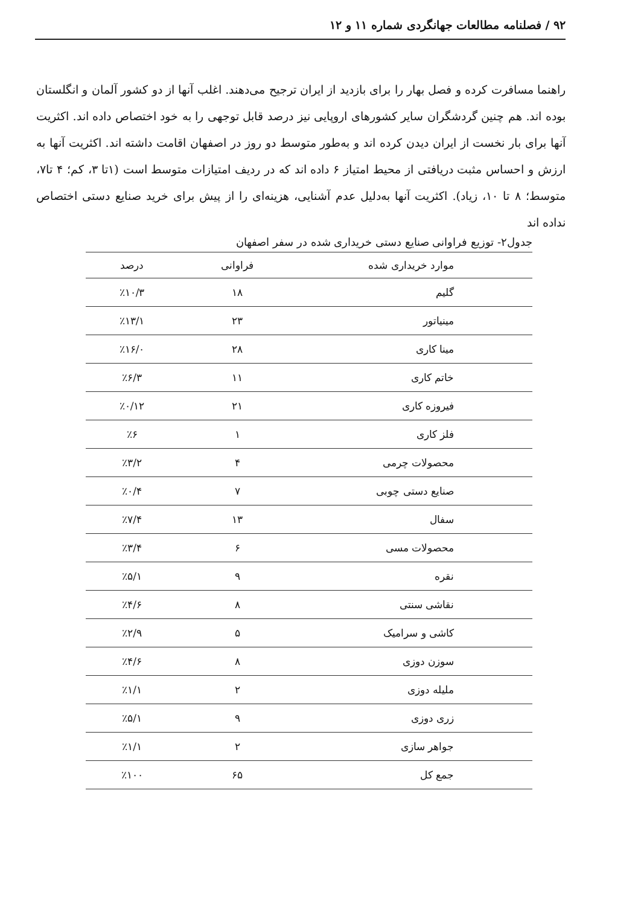۹۲ / فصلنامه مطالعات جهانگردی شماره ۱۱ و ۱۲
راهنما مسافرت کرده و فصل بهار را برای بازدید از ایران ترجیح می‌دهند. اغلب آنها از دو کشور آلمان و انگلستان بوده اند. هم چنین گردشگران سایر کشورهای اروپایی نیز درصد قابل توجهی را به خود اختصاص داده اند. اکثریت آنها برای بار نخست از ایران دیدن کرده اند و به‌طور متوسط دو روز در اصفهان اقامت داشته اند. اکثریت آنها به ارزش و احساس مثبت دریافتی از محیط امتیاز ۶ داده اند که در ردیف امتیازات متوسط است (۱تا ۳، کم؛ ۴ تا۷، متوسط؛ ۸ تا ۱۰، زیاد). اکثریت آنها به‌دلیل عدم آشنایی، هزینه‌ای را از پیش برای خرید صنایع دستی اختصاص نداده اند
جدول۲- توزیع فراوانی صنایع دستی خریداری شده در سفر اصفهان
| موارد خریداری شده | فراوانی | درصد |
| --- | --- | --- |
| گلیم | ۱۸ | ٪۱۰/۳ |
| مینیاتور | ۲۳ | ٪۱۳/۱ |
| مینا کاری | ۲۸ | ٪۱۶/۰ |
| خاتم کاری | ۱۱ | ٪۶/۳ |
| فیروزه کاری | ۲۱ | ٪۰/۱۲ |
| فلز کاری | ۱ | ٪۶ |
| محصولات چرمی | ۴ | ٪۳/۲ |
| صنایع دستی چوبی | ۷ | ٪۰/۴ |
| سفال | ۱۳ | ٪۷/۴ |
| محصولات مسی | ۶ | ٪۳/۴ |
| نقره | ۹ | ٪۵/۱ |
| نقاشی سنتی | ۸ | ٪۴/۶ |
| کاشی و سرامیک | ۵ | ٪۲/۹ |
| سوزن دوزی | ۸ | ٪۴/۶ |
| ملیله دوزی | ۲ | ٪۱/۱ |
| زری دوزی | ۹ | ٪۵/۱ |
| جواهر سازی | ۲ | ٪۱/۱ |
| جمع کل | ۶۵ | ٪۱۰۰ |